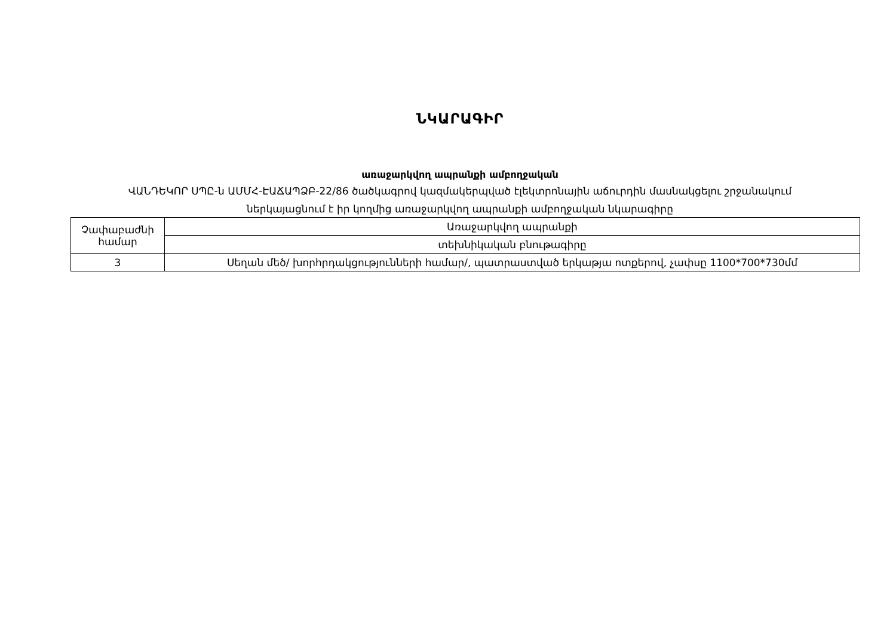ՆԿԱՐԱԳԻՐ
առաջարկվող ապրանքի ամբողջական
ՎԱՆԴԵԿՈՐ ՍՊԸ-ն ԱՄՄՀ-ԷԱՃԱՊՁԲ-22/86 ծածկագրով կազմակերպված էլեկտրոնային աճուրդին մասնակցելու շրջանակում
ներկայացնում է իր կողմից առաջարկվող ապրանքի ամբողջական նկարագիրը
| Չափաբաժնի համար | Առաջարկվող ապրանքի |
| | տեխնիկական բնութագիրը |
| 3 | Սեղան մեծ/ խորհրդակցությունների համար/, պատրաստված երկաթյա ոտքերով, չափսը 1100*700*730մմ |